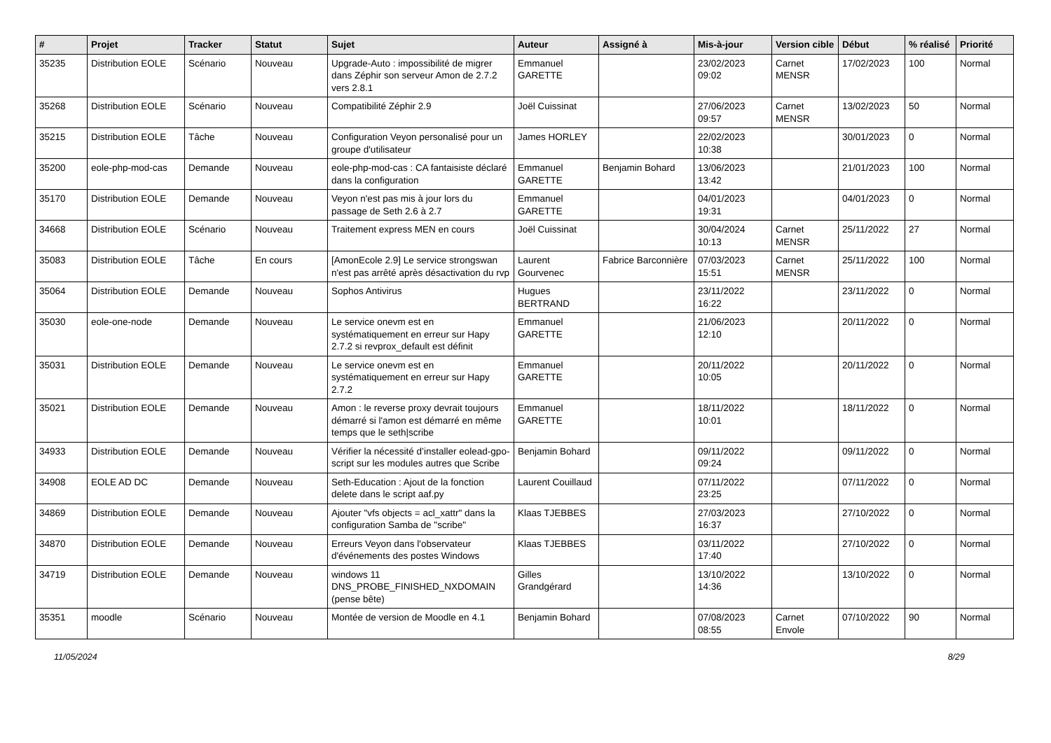| # | Projet | Tracker | Statut | Sujet | Auteur | Assigné à | Mis-à-jour | Version cible | Début | % réalisé | Priorité |
| --- | --- | --- | --- | --- | --- | --- | --- | --- | --- | --- | --- |
| 35235 | Distribution EOLE | Scénario | Nouveau | Upgrade-Auto : impossibilité de migrer dans Zéphir son serveur Amon de 2.7.2 vers 2.8.1 | Emmanuel GARETTE | | 23/02/2023 09:02 | Carnet MENSR | 17/02/2023 | 100 | Normal |
| 35268 | Distribution EOLE | Scénario | Nouveau | Compatibilité Zéphir 2.9 | Joël Cuissinat | | 27/06/2023 09:57 | Carnet MENSR | 13/02/2023 | 50 | Normal |
| 35215 | Distribution EOLE | Tâche | Nouveau | Configuration Veyon personalisé pour un groupe d'utilisateur | James HORLEY | | 22/02/2023 10:38 | | 30/01/2023 | 0 | Normal |
| 35200 | eole-php-mod-cas | Demande | Nouveau | eole-php-mod-cas : CA fantaisiste déclaré dans la configuration | Emmanuel GARETTE | Benjamin Bohard | 13/06/2023 13:42 | | 21/01/2023 | 100 | Normal |
| 35170 | Distribution EOLE | Demande | Nouveau | Veyon n'est pas mis à jour lors du passage de Seth 2.6 à 2.7 | Emmanuel GARETTE | | 04/01/2023 19:31 | | 04/01/2023 | 0 | Normal |
| 34668 | Distribution EOLE | Scénario | Nouveau | Traitement express MEN en cours | Joël Cuissinat | | 30/04/2024 10:13 | Carnet MENSR | 25/11/2022 | 27 | Normal |
| 35083 | Distribution EOLE | Tâche | En cours | [AmonEcole 2.9] Le service strongswan n'est pas arrêté après désactivation du rvp | Laurent Gourvenec | Fabrice Barconnière | 07/03/2023 15:51 | Carnet MENSR | 25/11/2022 | 100 | Normal |
| 35064 | Distribution EOLE | Demande | Nouveau | Sophos Antivirus | Hugues BERTRAND | | 23/11/2022 16:22 | | 23/11/2022 | 0 | Normal |
| 35030 | eole-one-node | Demande | Nouveau | Le service onevm est en systématiquement en erreur sur Hapy 2.7.2 si revprox_default est définit | Emmanuel GARETTE | | 21/06/2023 12:10 | | 20/11/2022 | 0 | Normal |
| 35031 | Distribution EOLE | Demande | Nouveau | Le service onevm est en systématiquement en erreur sur Hapy 2.7.2 | Emmanuel GARETTE | | 20/11/2022 10:05 | | 20/11/2022 | 0 | Normal |
| 35021 | Distribution EOLE | Demande | Nouveau | Amon : le reverse proxy devrait toujours démarré si l'amon est démarré en même temps que le seth/scribe | Emmanuel GARETTE | | 18/11/2022 10:01 | | 18/11/2022 | 0 | Normal |
| 34933 | Distribution EOLE | Demande | Nouveau | Vérifier la nécessité d’installer eolead-gpo-script sur les modules autres que Scribe | Benjamin Bohard | | 09/11/2022 09:24 | | 09/11/2022 | 0 | Normal |
| 34908 | EOLE AD DC | Demande | Nouveau | Seth-Education : Ajout de la fonction delete dans le script aaf.py | Laurent Couillaud | | 07/11/2022 23:25 | | 07/11/2022 | 0 | Normal |
| 34869 | Distribution EOLE | Demande | Nouveau | Ajouter "vfs objects = acl_xattr" dans la configuration Samba de "scribe" | Klaas TJEBBES | | 27/03/2023 16:37 | | 27/10/2022 | 0 | Normal |
| 34870 | Distribution EOLE | Demande | Nouveau | Erreurs Veyon dans l'observateur d'événements des postes Windows | Klaas TJEBBES | | 03/11/2022 17:40 | | 27/10/2022 | 0 | Normal |
| 34719 | Distribution EOLE | Demande | Nouveau | windows 11 DNS_PROBE_FINISHED_NXDOMAIN (pense bête) | Gilles Grandgérard | | 13/10/2022 14:36 | | 13/10/2022 | 0 | Normal |
| 35351 | moodle | Scénario | Nouveau | Montée de version de Moodle en 4.1 | Benjamin Bohard | | 07/08/2023 08:55 | Carnet Envole | 07/10/2022 | 90 | Normal |
11/05/2024 8/29